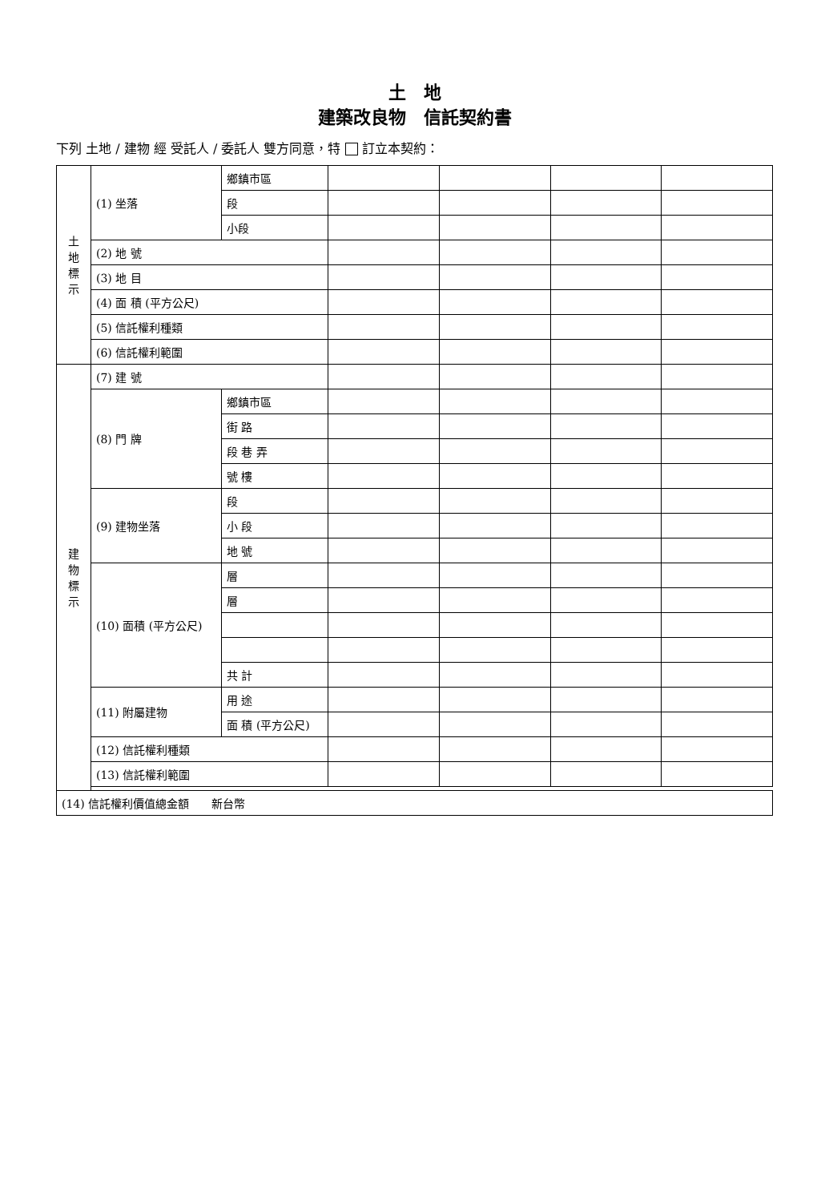土　地
建築改良物　信託契約書
下列 土地 / 建物 經 受託人 / 委託人 雙方同意，特 訂立本契約：
| 土 地 標 示 | (1) 坐落 | 鄉鎮市區 | | | | |
| | | 段 | | | | |
| | | 小段 | | | | |
| | (2) 地 號 | | | | | |
| | (3) 地 目 | | | | | |
| | (4) 面 積 (平方公尺) | | | | | |
| | (5) 信託權利種類 | | | | | |
| | (6) 信託權利範圍 | | | | | |
| 建 物 標 示 | (7) 建 號 | | | | | |
| | (8) 門 牌 | 鄉鎮市區 | | | | |
| | | 街 路 | | | | |
| | | 段 巷 弄 | | | | |
| | | 號 樓 | | | | |
| | (9) 建物坐落 | 段 | | | | |
| | | 小 段 | | | | |
| | | 地 號 | | | | |
| | (10) 面積 (平方公尺) | 層 | | | | |
| | | 層 | | | | |
| | | 共 計 | | | | |
| | (11) 附屬建物 | 用 途 | | | | |
| | | 面 積 (平方公尺) | | | | |
| | (12) 信託權利種類 | | | | | |
| | (13) 信託權利範圍 | | | | | |
| (14) 信託權利價值總金額 新台幣 | | | | | | |